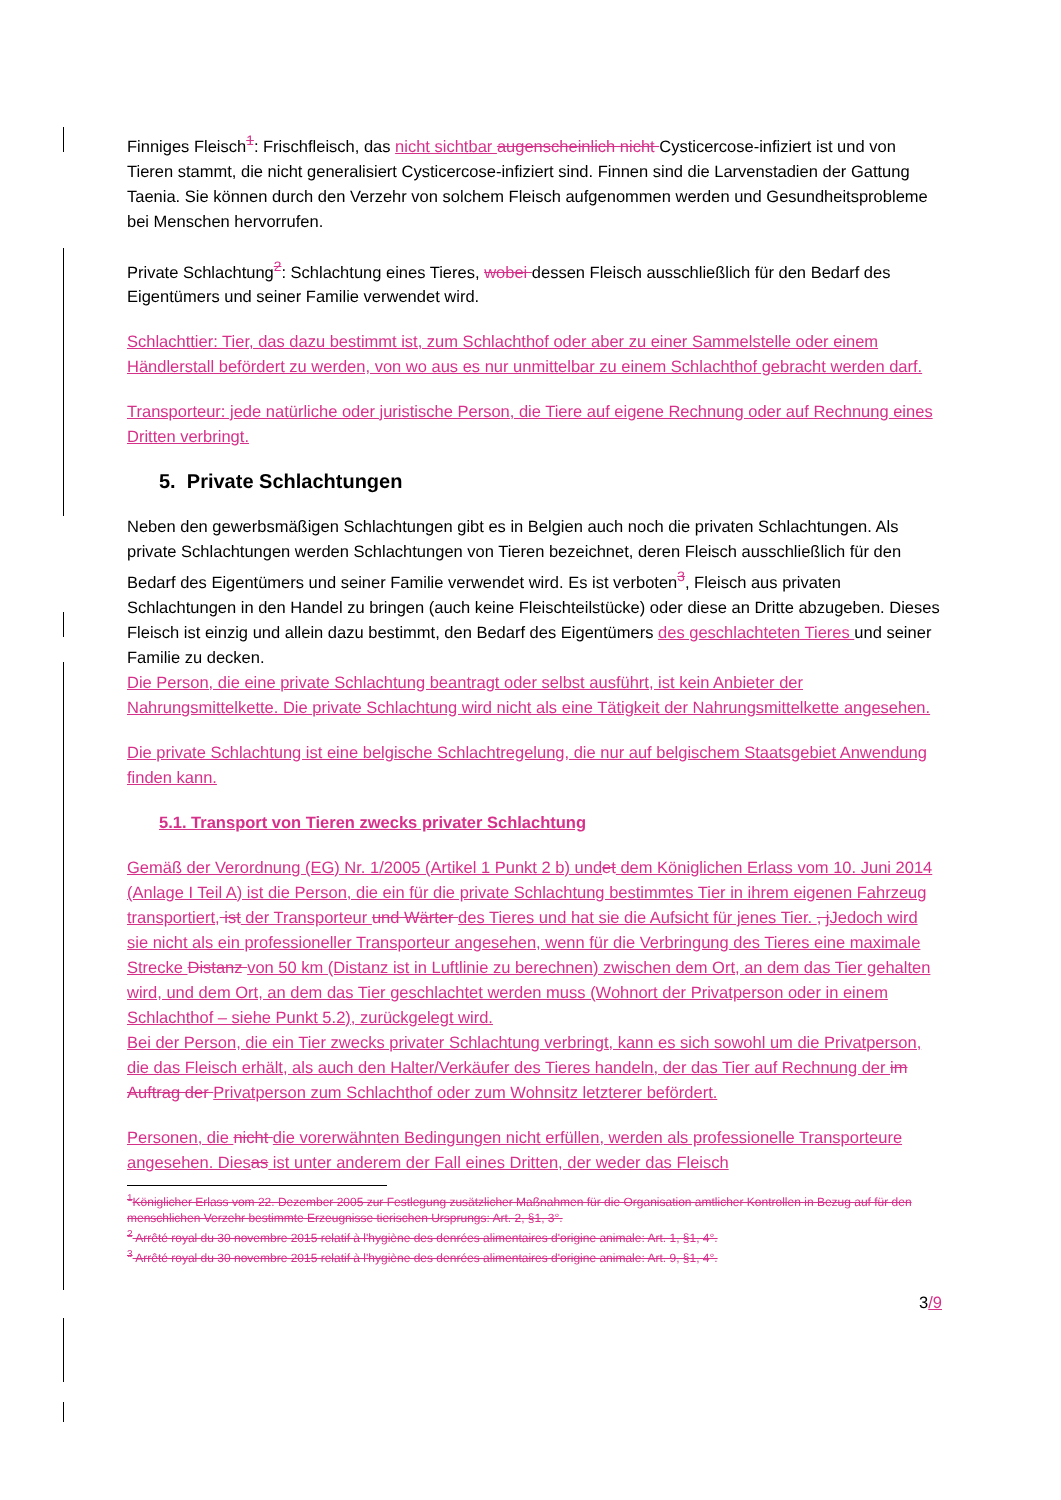Finniges Fleisch<sup>1</sup>: Frischfleisch, das nicht sichtbar augenscheinlich nicht Cysticercose-infiziert ist und von Tieren stammt, die nicht generalisiert Cysticercose-infiziert sind. Finnen sind die Larvenstadien der Gattung Taenia. Sie können durch den Verzehr von solchem Fleisch aufgenommen werden und Gesundheitsprobleme bei Menschen hervorrufen.
Private Schlachtung<sup>2</sup>: Schlachtung eines Tieres, wobei dessen Fleisch ausschließlich für den Bedarf des Eigentümers und seiner Familie verwendet wird.
Schlachttier: Tier, das dazu bestimmt ist, zum Schlachthof oder aber zu einer Sammelstelle oder einem Händlerstall befördert zu werden, von wo aus es nur unmittelbar zu einem Schlachthof gebracht werden darf.
Transporteur: jede natürliche oder juristische Person, die Tiere auf eigene Rechnung oder auf Rechnung eines Dritten verbringt.
5. Private Schlachtungen
Neben den gewerbsmäßigen Schlachtungen gibt es in Belgien auch noch die privaten Schlachtungen. Als private Schlachtungen werden Schlachtungen von Tieren bezeichnet, deren Fleisch ausschließlich für den Bedarf des Eigentümers und seiner Familie verwendet wird. Es ist verboten<sup>3</sup>, Fleisch aus privaten Schlachtungen in den Handel zu bringen (auch keine Fleischteilstücke) oder diese an Dritte abzugeben. Dieses Fleisch ist einzig und allein dazu bestimmt, den Bedarf des Eigentümers des geschlachteten Tieres und seiner Familie zu decken.
Die Person, die eine private Schlachtung beantragt oder selbst ausführt, ist kein Anbieter der Nahrungsmittelkette. Die private Schlachtung wird nicht als eine Tätigkeit der Nahrungsmittelkette angesehen.
Die private Schlachtung ist eine belgische Schlachtregelung, die nur auf belgischem Staatsgebiet Anwendung finden kann.
5.1. Transport von Tieren zwecks privater Schlachtung
Gemäß der Verordnung (EG) Nr. 1/2005 (Artikel 1 Punkt 2 b) und et dem Königlichen Erlass vom 10. Juni 2014 (Anlage I Teil A) ist die Person, die ein für die private Schlachtung bestimmtes Tier in ihrem eigenen Fahrzeug transportiert, ist der Transporteur und Wärter des Tieres und hat sie die Aufsicht für jenes Tier. , j Jedoch wird sie nicht als ein professioneller Transporteur angesehen, wenn für die Verbringung des Tieres eine maximale Strecke Distanz von 50 km (Distanz ist in Luftlinie zu berechnen) zwischen dem Ort, an dem das Tier gehalten wird, und dem Ort, an dem das Tier geschlachtet werden muss (Wohnort der Privatperson oder in einem Schlachthof – siehe Punkt 5.2), zurückgelegt wird.
Bei der Person, die ein Tier zwecks privater Schlachtung verbringt, kann es sich sowohl um die Privatperson, die das Fleisch erhält, als auch den Halter/Verkäufer des Tieres handeln, der das Tier auf Rechnung der im Auftrag der Privatperson zum Schlachthof oder zum Wohnsitz letzterer befördert.
Personen, die nicht die vorerwähnten Bedingungen nicht erfüllen, werden als professionelle Transporteure angesehen. Dies as ist unter anderem der Fall eines Dritten, der weder das Fleisch
<sup>1</sup> Königlicher Erlass vom 22. Dezember 2005 zur Festlegung zusätzlicher Maßnahmen für die Organisation amtlicher Kontrollen in Bezug auf für den menschlichen Verzehr bestimmte Erzeugnisse tierischen Ursprungs: Art. 2, §1, 3°.
<sup>2</sup> Arrêté royal du 30 novembre 2015 relatif à l'hygiène des denrées alimentaires d'origine animale: Art. 1, §1, 4°.
<sup>3</sup> Arrêté royal du 30 novembre 2015 relatif à l'hygiène des denrées alimentaires d'origine animale: Art. 9, §1, 4°.
3/9